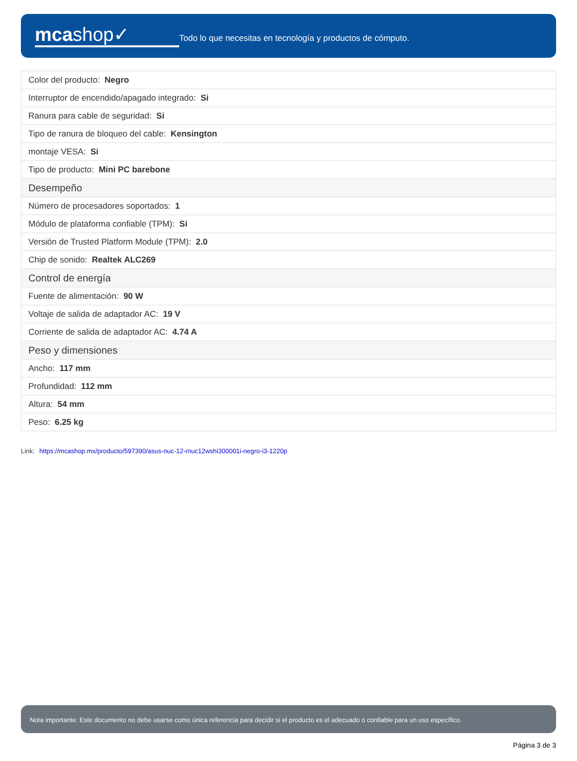mcashop✓
Todo lo que necesitas en tecnología y productos de cómputo.
| Color del producto: Negro |
| Interruptor de encendido/apagado integrado: Si |
| Ranura para cable de seguridad: Si |
| Tipo de ranura de bloqueo del cable: Kensington |
| montaje VESA: Si |
| Tipo de producto: Mini PC barebone |
| Desempeño |
| Número de procesadores soportados: 1 |
| Módulo de plataforma confiable (TPM): Si |
| Versión de Trusted Platform Module (TPM): 2.0 |
| Chip de sonido: Realtek ALC269 |
| Control de energía |
| Fuente de alimentación: 90 W |
| Voltaje de salida de adaptador AC: 19 V |
| Corriente de salida de adaptador AC: 4.74 A |
| Peso y dimensiones |
| Ancho: 117 mm |
| Profundidad: 112 mm |
| Altura: 54 mm |
| Peso: 6.25 kg |
Link: https://mcashop.mx/producto/597390/asus-nuc-12-rnuc12wshi300001i-negro-i3-1220p
Nota importante: Este documento no debe usarse como única referencia para decidir si el producto es el adecuado o confiable para un uso específico.
Página 3 de 3